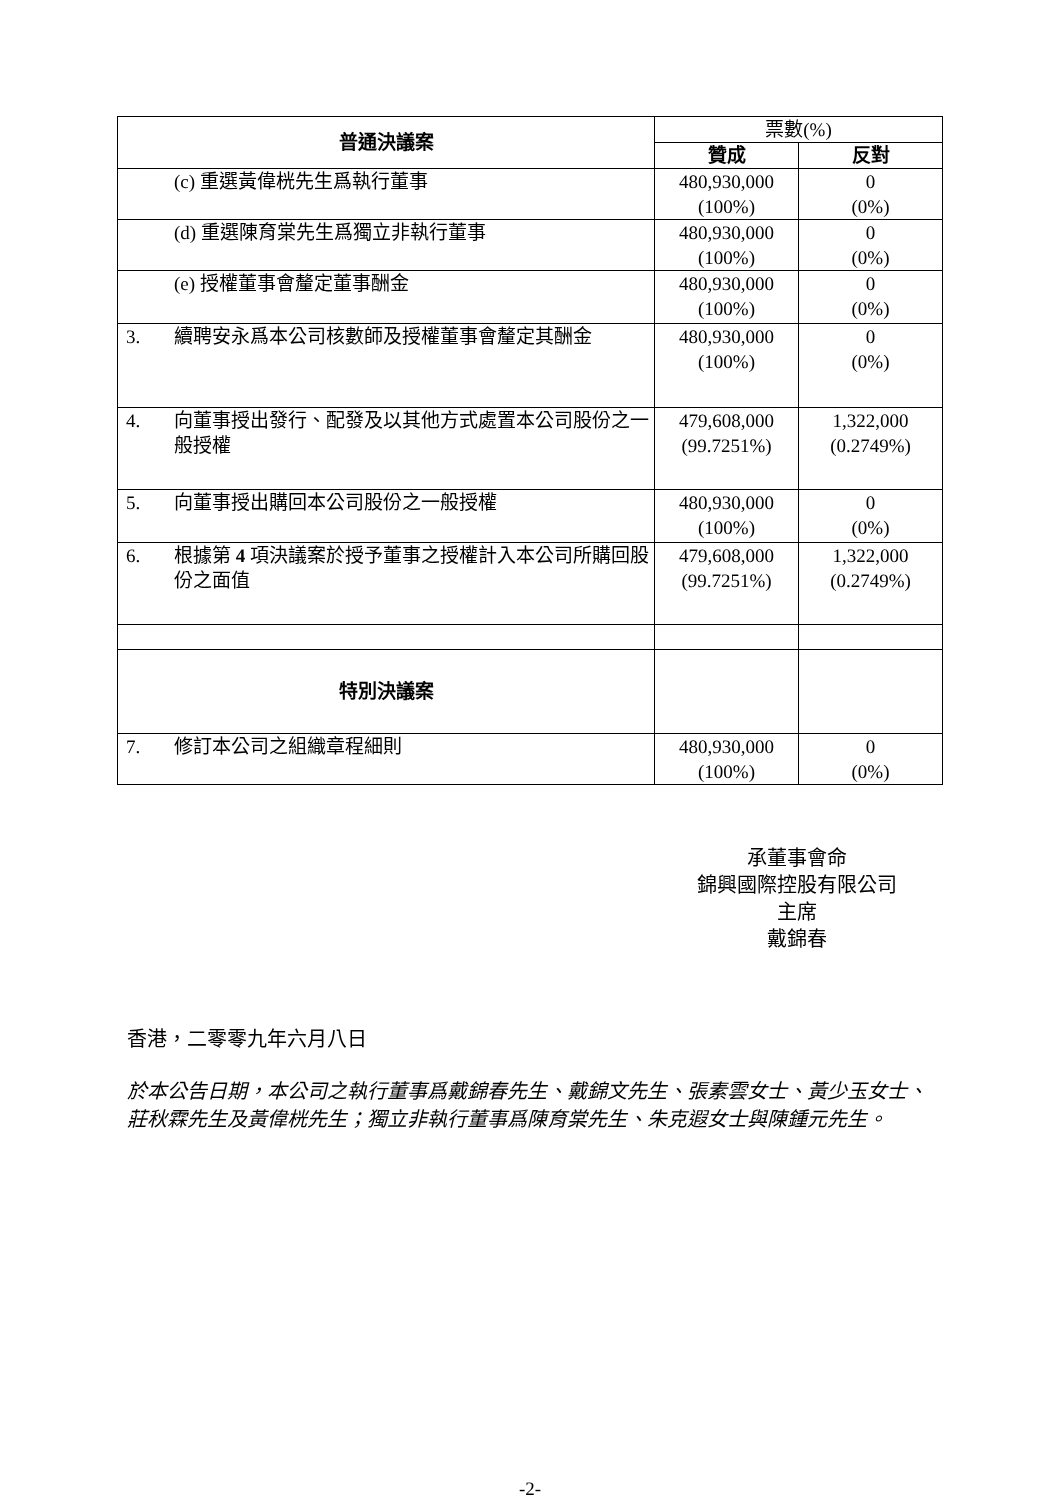| 普通決議案 | | 票數(%) | |
| --- | --- | --- | --- |
| | | 贊成 | 反對 |
| | (c) 重選黃偉桄先生爲執行董事 | 480,930,000 (100%) | 0 (0%) |
| | (d) 重選陳育棠先生爲獨立非執行董事 | 480,930,000 (100%) | 0 (0%) |
| | (e) 授權董事會釐定董事酬金 | 480,930,000 (100%) | 0 (0%) |
| 3. | 續聘安永爲本公司核數師及授權董事會釐定其酬金 | 480,930,000 (100%) | 0 (0%) |
| 4. | 向董事授出發行、配發及以其他方式處置本公司股份之一般授權 | 479,608,000 (99.7251%) | 1,322,000 (0.2749%) |
| 5. | 向董事授出購回本公司股份之一般授權 | 480,930,000 (100%) | 0 (0%) |
| 6. | 根據第 4 項決議案於授予董事之授權計入本公司所購回股份之面值 | 479,608,000 (99.7251%) | 1,322,000 (0.2749%) |
| 特別決議案 | | | |
| 7. | 修訂本公司之組織章程細則 | 480,930,000 (100%) | 0 (0%) |
承董事會命
錦興國際控股有限公司
主席
戴錦春
香港，二零零九年六月八日
於本公告日期，本公司之執行董事爲戴錦春先生、戴錦文先生、張素雲女士、黃少玉女士、莊秋霖先生及黃偉桄先生；獨立非執行董事爲陳育棠先生、朱克遐女士與陳鍾元先生。
-2-